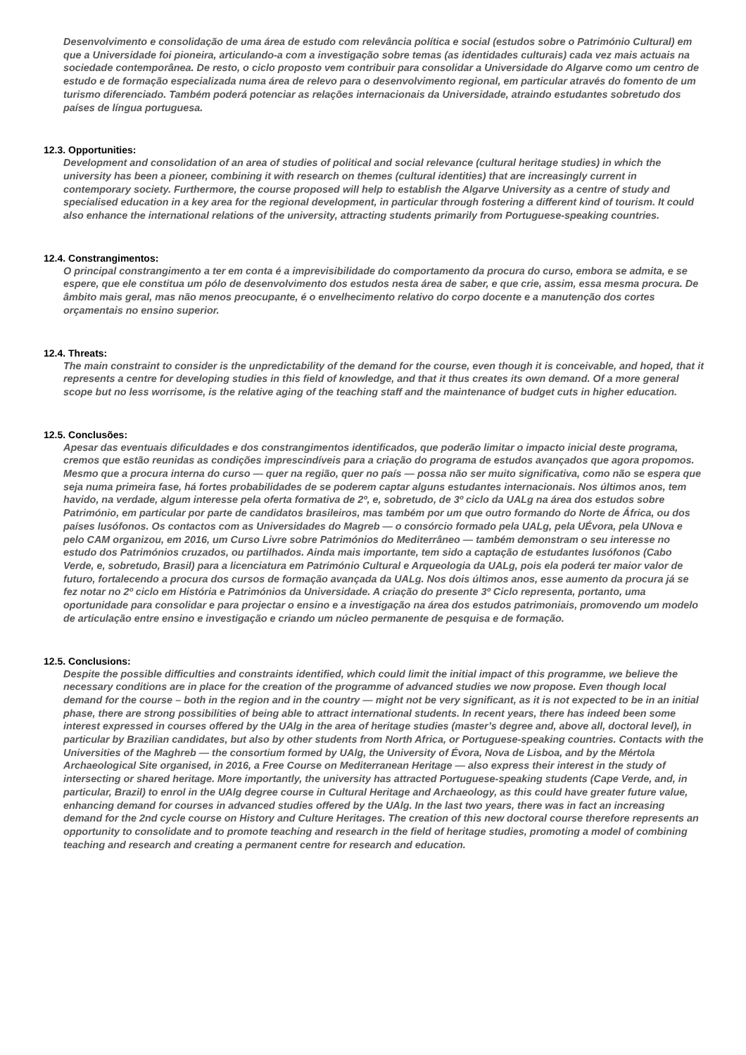Desenvolvimento e consolidação de uma área de estudo com relevância política e social (estudos sobre o Património Cultural) em que a Universidade foi pioneira, articulando-a com a investigação sobre temas (as identidades culturais) cada vez mais actuais na sociedade contemporânea. De resto, o ciclo proposto vem contribuir para consolidar a Universidade do Algarve como um centro de estudo e de formação especializada numa área de relevo para o desenvolvimento regional, em particular através do fomento de um turismo diferenciado. Também poderá potenciar as relações internacionais da Universidade, atraindo estudantes sobretudo dos países de língua portuguesa.
12.3. Opportunities:
Development and consolidation of an area of studies of political and social relevance (cultural heritage studies) in which the university has been a pioneer, combining it with research on themes (cultural identities) that are increasingly current in contemporary society. Furthermore, the course proposed will help to establish the Algarve University as a centre of study and specialised education in a key area for the regional development, in particular through fostering a different kind of tourism. It could also enhance the international relations of the university, attracting students primarily from Portuguese-speaking countries.
12.4. Constrangimentos:
O principal constrangimento a ter em conta é a imprevisibilidade do comportamento da procura do curso, embora se admita, e se espere, que ele constitua um pólo de desenvolvimento dos estudos nesta área de saber, e que crie, assim, essa mesma procura. De âmbito mais geral, mas não menos preocupante, é o envelhecimento relativo do corpo docente e a manutenção dos cortes orçamentais no ensino superior.
12.4. Threats:
The main constraint to consider is the unpredictability of the demand for the course, even though it is conceivable, and hoped, that it represents a centre for developing studies in this field of knowledge, and that it thus creates its own demand. Of a more general scope but no less worrisome, is the relative aging of the teaching staff and the maintenance of budget cuts in higher education.
12.5. Conclusões:
Apesar das eventuais dificuldades e dos constrangimentos identificados, que poderão limitar o impacto inicial deste programa, cremos que estão reunidas as condições imprescindíveis para a criação do programa de estudos avançados que agora propomos. Mesmo que a procura interna do curso — quer na região, quer no país — possa não ser muito significativa, como não se espera que seja numa primeira fase, há fortes probabilidades de se poderem captar alguns estudantes internacionais. Nos últimos anos, tem havido, na verdade, algum interesse pela oferta formativa de 2º, e, sobretudo, de 3º ciclo da UALg na área dos estudos sobre Património, em particular por parte de candidatos brasileiros, mas também por um que outro formando do Norte de África, ou dos países lusófonos. Os contactos com as Universidades do Magreb — o consórcio formado pela UALg, pela UÉvora, pela UNova e pelo CAM organizou, em 2016, um Curso Livre sobre Patrimónios do Mediterrâneo — também demonstram o seu interesse no estudo dos Patrimónios cruzados, ou partilhados. Ainda mais importante, tem sido a captação de estudantes lusófonos (Cabo Verde, e, sobretudo, Brasil) para a licenciatura em Património Cultural e Arqueologia da UALg, pois ela poderá ter maior valor de futuro, fortalecendo a procura dos cursos de formação avançada da UALg. Nos dois últimos anos, esse aumento da procura já se fez notar no 2º ciclo em História e Patrimónios da Universidade. A criação do presente 3º Ciclo representa, portanto, uma oportunidade para consolidar e para projectar o ensino e a investigação na área dos estudos patrimoniais, promovendo um modelo de articulação entre ensino e investigação e criando um núcleo permanente de pesquisa e de formação.
12.5. Conclusions:
Despite the possible difficulties and constraints identified, which could limit the initial impact of this programme, we believe the necessary conditions are in place for the creation of the programme of advanced studies we now propose. Even though local demand for the course – both in the region and in the country — might not be very significant, as it is not expected to be in an initial phase, there are strong possibilities of being able to attract international students. In recent years, there has indeed been some interest expressed in courses offered by the UAlg in the area of heritage studies (master’s degree and, above all, doctoral level), in particular by Brazilian candidates, but also by other students from North Africa, or Portuguese-speaking countries. Contacts with the Universities of the Maghreb — the consortium formed by UAlg, the University of Évora, Nova de Lisboa, and by the Mértola Archaeological Site organised, in 2016, a Free Course on Mediterranean Heritage — also express their interest in the study of intersecting or shared heritage. More importantly, the university has attracted Portuguese-speaking students (Cape Verde, and, in particular, Brazil) to enrol in the UAlg degree course in Cultural Heritage and Archaeology, as this could have greater future value, enhancing demand for courses in advanced studies offered by the UAlg. In the last two years, there was in fact an increasing demand for the 2nd cycle course on History and Culture Heritages. The creation of this new doctoral course therefore represents an opportunity to consolidate and to promote teaching and research in the field of heritage studies, promoting a model of combining teaching and research and creating a permanent centre for research and education.